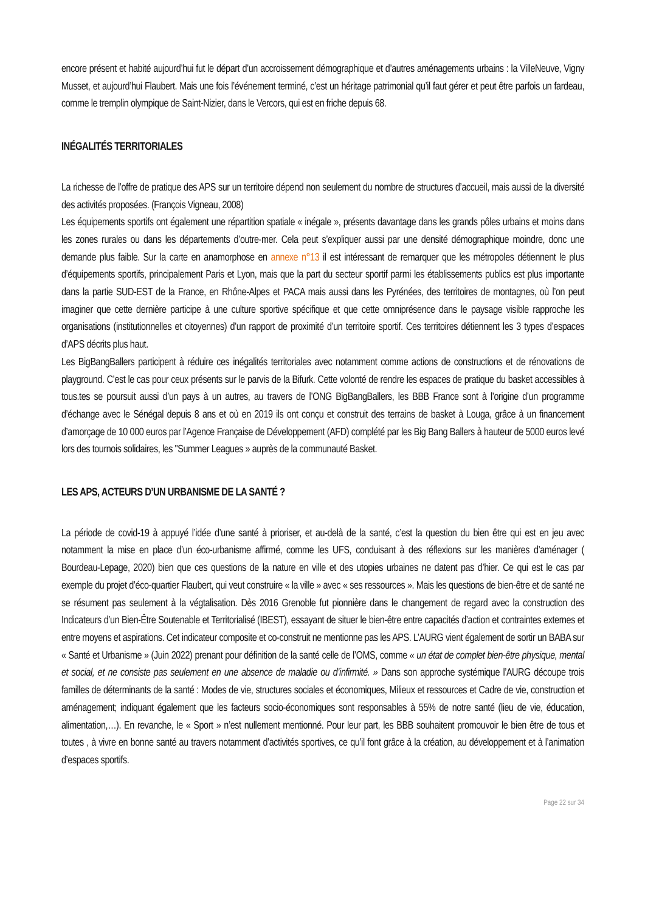encore présent et habité aujourd’hui fut le départ d’un accroissement démographique et d’autres aménagements urbains : la VilleNeuve, Vigny Musset, et aujourd’hui Flaubert. Mais une fois l’événement terminé, c’est un héritage patrimonial qu’il faut gérer et peut être parfois un fardeau, comme le tremplin olympique de Saint-Nizier, dans le Vercors, qui est en friche depuis 68.
INÉGALITÉS TERRITORIALES
La richesse de l’offre de pratique des APS sur un territoire dépend non seulement du nombre de structures d’accueil, mais aussi de la diversité des activités proposées. (François Vigneau, 2008)
Les équipements sportifs ont également une répartition spatiale « inégale », présents davantage dans les grands pôles urbains et moins dans les zones rurales ou dans les départements d’outre-mer. Cela peut s’expliquer aussi par une densité démographique moindre, donc une demande plus faible. Sur la carte en anamorphose en annexe n°13 il est intéressant de remarquer que les métropoles détiennent le plus d’équipements sportifs, principalement Paris et Lyon, mais que la part du secteur sportif parmi les établissements publics est plus importante dans la partie SUD-EST de la France, en Rhône-Alpes et PACA mais aussi dans les Pyrénées, des territoires de montagnes, où l’on peut imaginer que cette dernière participe à une culture sportive spécifique et que cette omniprésence dans le paysage visible rapproche les organisations (institutionnelles et citoyennes) d’un rapport de proximité d’un territoire sportif. Ces territoires détiennent les 3 types d’espaces d’APS décrits plus haut.
Les BigBangBallers participent à réduire ces inégalités territoriales avec notamment comme actions de constructions et de rénovations de playground. C’est le cas pour ceux présents sur le parvis de la Bifurk. Cette volonté de rendre les espaces de pratique du basket accessibles à tous.tes se poursuit aussi d’un pays à un autres, au travers de l’ONG BigBangBallers, les BBB France sont à l’origine d’un programme d’échange avec le Sénégal depuis 8 ans et où en 2019 ils ont conçu et construit des terrains de basket à Louga, grâce à un financement d’amorçage de 10 000 euros par l’Agence Française de Développement (AFD) complété par les Big Bang Ballers à hauteur de 5000 euros levé lors des tournois solidaires, les "Summer Leagues » auprès de la communauté Basket.
LES APS, ACTEURS D’UN URBANISME DE LA SANTÉ ?
La période de covid-19 à appuyé l’idée d’une santé à prioriser, et au-delà de la santé, c’est la question du bien être qui est en jeu avec notamment la mise en place d’un éco-urbanisme affirmé, comme les UFS, conduisant à des réflexions sur les manières d’aménager ( Bourdeau-Lepage, 2020) bien que ces questions de la nature en ville et des utopies urbaines ne datent pas d’hier. Ce qui est le cas par exemple du projet d’éco-quartier Flaubert, qui veut construire « la ville » avec « ses ressources ». Mais les questions de bien-être et de santé ne se résument pas seulement à la végtalisation. Dès 2016 Grenoble fut pionnière dans le changement de regard avec la construction des Indicateurs d’un Bien-Être Soutenable et Territorialisé (IBEST), essayant de situer le bien-être entre capacités d’action et contraintes externes et entre moyens et aspirations. Cet indicateur composite et co-construit ne mentionne pas les APS. L’AURG vient également de sortir un BABA sur « Santé et Urbanisme » (Juin 2022) prenant pour définition de la santé celle de l’OMS, comme « un état de complet bien-être physique, mental et social, et ne consiste pas seulement en une absence de maladie ou d’infirmité. » Dans son approche systémique l’AURG découpe trois familles de déterminants de la santé : Modes de vie, structures sociales et économiques, Milieux et ressources et Cadre de vie, construction et aménagement; indiquant également que les facteurs socio-économiques sont responsables à 55% de notre santé (lieu de vie, éducation, alimentation,…). En revanche, le « Sport » n’est nullement mentionné. Pour leur part, les BBB souhaitent promouvoir le bien être de tous et toutes , à vivre en bonne santé au travers notamment d’activités sportives, ce qu’il font grâce à la création, au développement et à l’animation d’espaces sportifs.
Page 22 sur 34